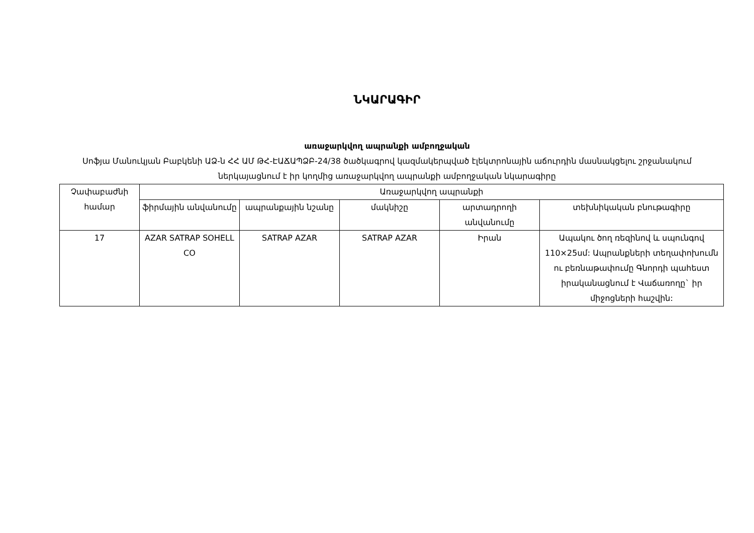ՆԿԱՐԱԳԻՐ
առաջարկվող ապրանքի ամբողջական
Սոֆյա Մանուկյան Բաբկենի ԱՁ-ն ՀՀ ԱՄ ԹՀ-ԷԱՃԱՊՁԲ-24/38 ծածկագրով կազմակերպված էլեկտրոնային աճուրդին մասնակցելու շրջանակում ներկայացնում է իր կողմից առաջարկվող ապրանքի ամբողջական նկարագիրը
| Չափաբաժնի համար | Առաջարկվող ապրանքի | | | | |
| --- | --- | --- | --- | --- | --- |
| | ֆիրմային անվանումը | ապրանքային նշանը | մակնիշը | արտադրողի անվանումը | տեխնիկական բնութագիրը |
| 17 | AZAR SATRAP SOHELL CO | SATRAP AZAR | SATRAP AZAR | Իրան | Ապակու ծող ռեզինով և սպունգով 110×25սմ: Ապրանքների տեղափոխումն ու բեռնաթափումը Գնորդի պահեստ իրականացնում է Վաճառողը` իր միջոցների հաշվին: |